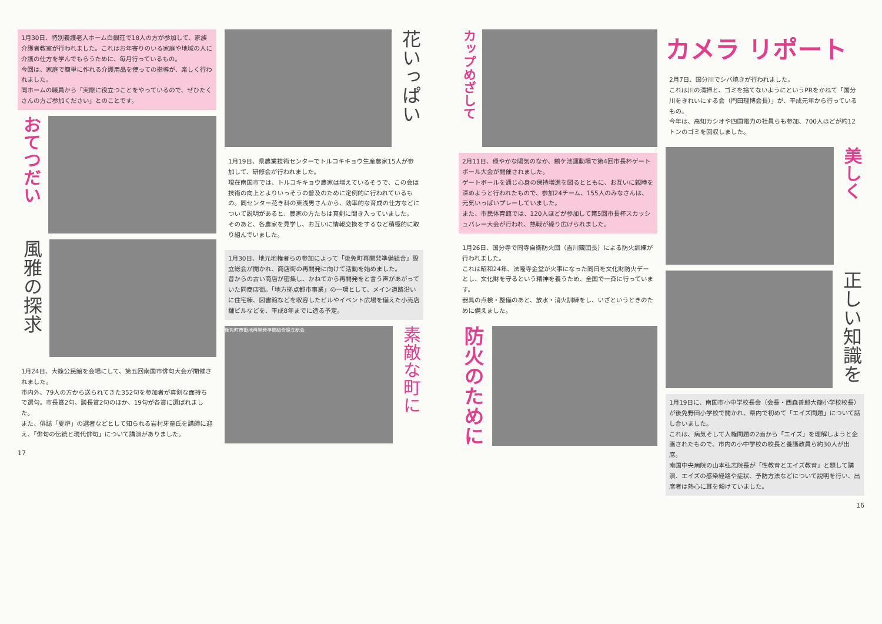1月30日、特別養護老人ホーム白銀荘で18人の方が参加して、家族介護者教室が行われました。これはお年寄りのいる家庭や地域の人に介護の仕方を学んでもらうために、毎月行っているもの。
今回は、家庭で簡単に作れる介護用品を使っての指導が、楽しく行われました。
同ホームの職員から「実際に役立つことをやっているので、ぜひたくさんの方ご参加ください」とのことです。
おてつだい
風雅の探求
1月24日、大篠公民館を会場にして、第五回南国市俳句大会が開催されました。
市内外、79人の方から送られてきた352句を参加者が真剣な面持ちで選句。市長賞2句、議長賞2句のほか、19句が各賞に選ばれました。
また、俳誌「夏炉」の選者などとして知られる岩村牙童氏を講師に迎え、「俳句の伝統と現代俳句」について講演がありました。
17
花いっぱい
1月19日、県農業技術センターでトルコキキョウ生産農家15人が参加して、研修会が行われました。
現在南国市では、トルコキキョウ農家は増えているそうで、この会は技術の向上とよりいっそうの普及のために定例的に行われているもの。同センター花き科の東浅男さんから、効率的な育成の仕方などについて説明があると、農家の方たちは真剣に聞き入っていました。
そのあと、各農家を見学し、お互いに情報交換をするなど積極的に取り組んでいました。
1月30日、地元地権者らの参加によって「後免町再開発準備組合」設立総会が開かれ、商店街の再開発に向けて活動を始めました。
昔からの古い商店が密集し、かねてから再開発をと言う声があがっていた同商店街。「地方拠点都市事業」の一環として、メイン道路沿いに住宅棟、図書館などを収容したビルやイベント広場を備えた小売店舗ビルなどを、平成8年までに造る予定。
後免町市街地再開発準備組合設立総会
素敵な町に
カップめざして
2月11日、穏やかな陽気のなか、鶴ケ池運動場で第4回市長杯ゲートボール大会が開催されました。
ゲートボールを通じ心身の保持増進を図るとともに、お互いに親睦を深めようと行われたもので、参加24チーム、155人のみなさんは、元気いっぱいプレーしていました。
また、市民体育館では、120人ほどが参加して第5回市長杯スカッシュバレー大会が行われ、熱戦が繰り広げられました。
1月26日、国分寺で同寺自衛防火団（吉川競団長）による防火訓練が行われました。
これは昭和24年、法隆寺金堂が火事になった同日を文化財防火デーとし、文化財を守るという精神を養うため、全国で一斉に行っています。
器具の点検・整備のあと、放水・消火訓練をし、いざというときのために備えました。
防火のために
カメラ リポート
2月7日、国分川でシバ焼きが行われました。
これは川の清掃と、ゴミを捨てないようにというPRをかねて「国分川をきれいにする会（門田理博会長）」が、平成元年から行っているもの。
今年は、高知カシオや四国電力の社員らも参加、700人ほどが約12トンのゴミを回収しました。
美しく
正しい知識を
1月19日に、南国市小中学校長会（会長・西森善郎大篠小学校校長）が後免野田小学校で開かれ、県内で初めて「エイズ問題」について話し合いました。
これは、病気そして人権問題の2面から「エイズ」を理解しようと企画されたもので、市内の小中学校の校長と養護教員ら約30人が出席。
南国中央病院の山本弘志院長が「性教育とエイズ教育」と題して講演、エイズの感染経路や症状、予防方法などについて説明を行い、出席者は熱心に耳を傾けていました。
16